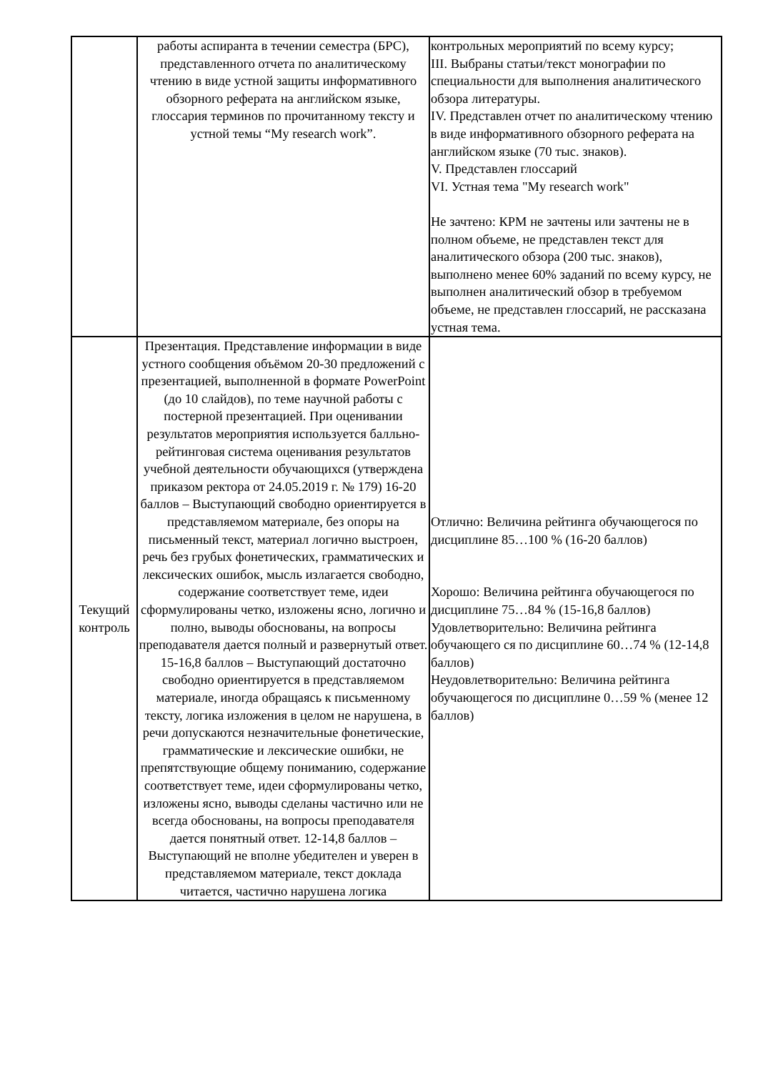| | работы аспиранта в течении семестра (БРС), представленного отчета по аналитическому чтению в виде устной защиты информативного обзорного реферата на английском языке, глоссария терминов по прочитанному тексту и устной темы “My research work”. | контрольных мероприятий по всему курсу; III. Выбраны статьи/текст монографии по специальности для выполнения аналитического обзора литературы. IV. Представлен отчет по аналитическому чтению в виде информативного обзорного реферата на английском языке (70 тыс. знаков). V. Представлен глоссарий VI. Устная тема "My research work" Не зачтено: КРМ не зачтены или зачтены не в полном объеме, не представлен текст для аналитического обзора (200 тыс. знаков), выполнено менее 60% заданий по всему курсу, не выполнен аналитический обзор в требуемом объеме, не представлен глоссарий, не рассказана устная тема. |
| Текущий контроль | Презентация. Представление информации в виде устного сообщения объёмом 20-30 предложений с презентацией, выполненной в формате PowerPoint (до 10 слайдов), по теме научной работы с постерной презентацией. При оценивании результатов мероприятия используется балльно-рейтинговая система оценивания результатов учебной деятельности обучающихся (утверждена приказом ректора от 24.05.2019 г. № 179) 16-20 баллов – Выступающий свободно ориентируется в представляемом материале, без опоры на письменный текст, материал логично выстроен, речь без грубых фонетических, грамматических и лексических ошибок, мысль излагается свободно, содержание соответствует теме, идеи сформулированы четко, изложены ясно, логично и полно, выводы обоснованы, на вопросы преподавателя дается полный и развернутый ответ. 15-16,8 баллов – Выступающий достаточно свободно ориентируется в представляемом материале, иногда обращаясь к письменному тексту, логика изложения в целом не нарушена, в речи допускаются незначительные фонетические, грамматические и лексические ошибки, не препятствующие общему пониманию, содержание соответствует теме, идеи сформулированы четко, изложены ясно, выводы сделаны частично или не всегда обоснованы, на вопросы преподавателя дается понятный ответ. 12-14,8 баллов – Выступающий не вполне убедителен и уверен в представляемом материале, текст доклада читается, частично нарушена логика | Отлично: Величина рейтинга обучающегося по дисциплине 85…100 % (16-20 баллов) Хорошо: Величина рейтинга обучающегося по дисциплине 75…84 % (15-16,8 баллов) Удовлетворительно: Величина рейтинга обучающего ся по дисциплине 60…74 % (12-14,8 баллов) Неудовлетворительно: Величина рейтинга обучающегося по дисциплине 0…59 % (менее 12 баллов) |